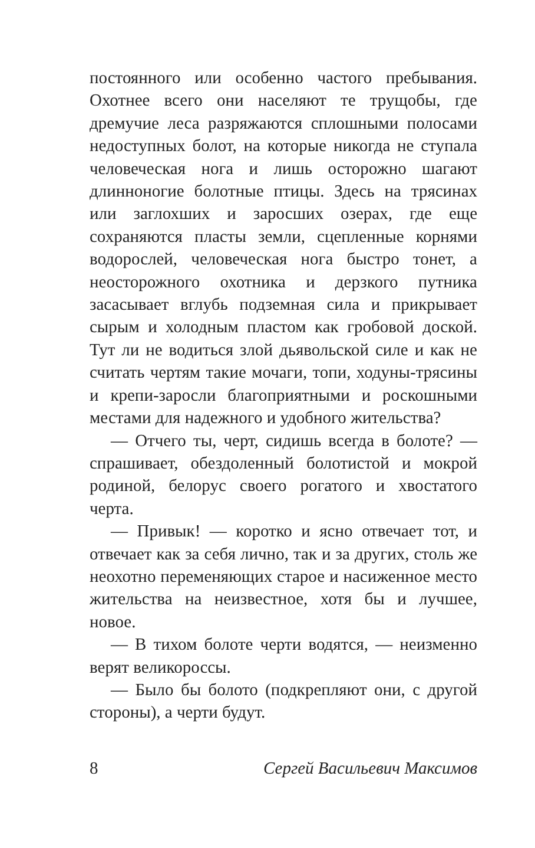постоянного или особенно частого пребывания. Охотнее всего они населяют те трущобы, где дремучие леса разряжаются сплошными полосами недоступных болот, на которые никогда не ступала человеческая нога и лишь осторожно шагают длинноногие болотные птицы. Здесь на трясинах или заглохших и заросших озерах, где еще сохраняются пласты земли, сцепленные корнями водорослей, человеческая нога быстро тонет, а неосторожного охотника и дерзкого путника засасывает вглубь подземная сила и прикрывает сырым и холодным пластом как гробовой доской. Тут ли не водиться злой дьявольской силе и как не считать чертям такие мочаги, топи, ходуны-трясины и крепи-заросли благоприятными и роскошными местами для надежного и удобного жительства?
— Отчего ты, черт, сидишь всегда в болоте? — спрашивает, обездоленный болотистой и мокрой родиной, белорус своего рогатого и хвостатого черта.
— Привык! — коротко и ясно отвечает тот, и отвечает как за себя лично, так и за других, столь же неохотно переменяющих старое и насиженное место жительства на неизвестное, хотя бы и лучшее, новое.
— В тихом болоте черти водятся, — неизменно верят великороссы.
— Было бы болото (подкрепляют они, с другой стороны), а черти будут.
8 Сергей Васильевич Максимов